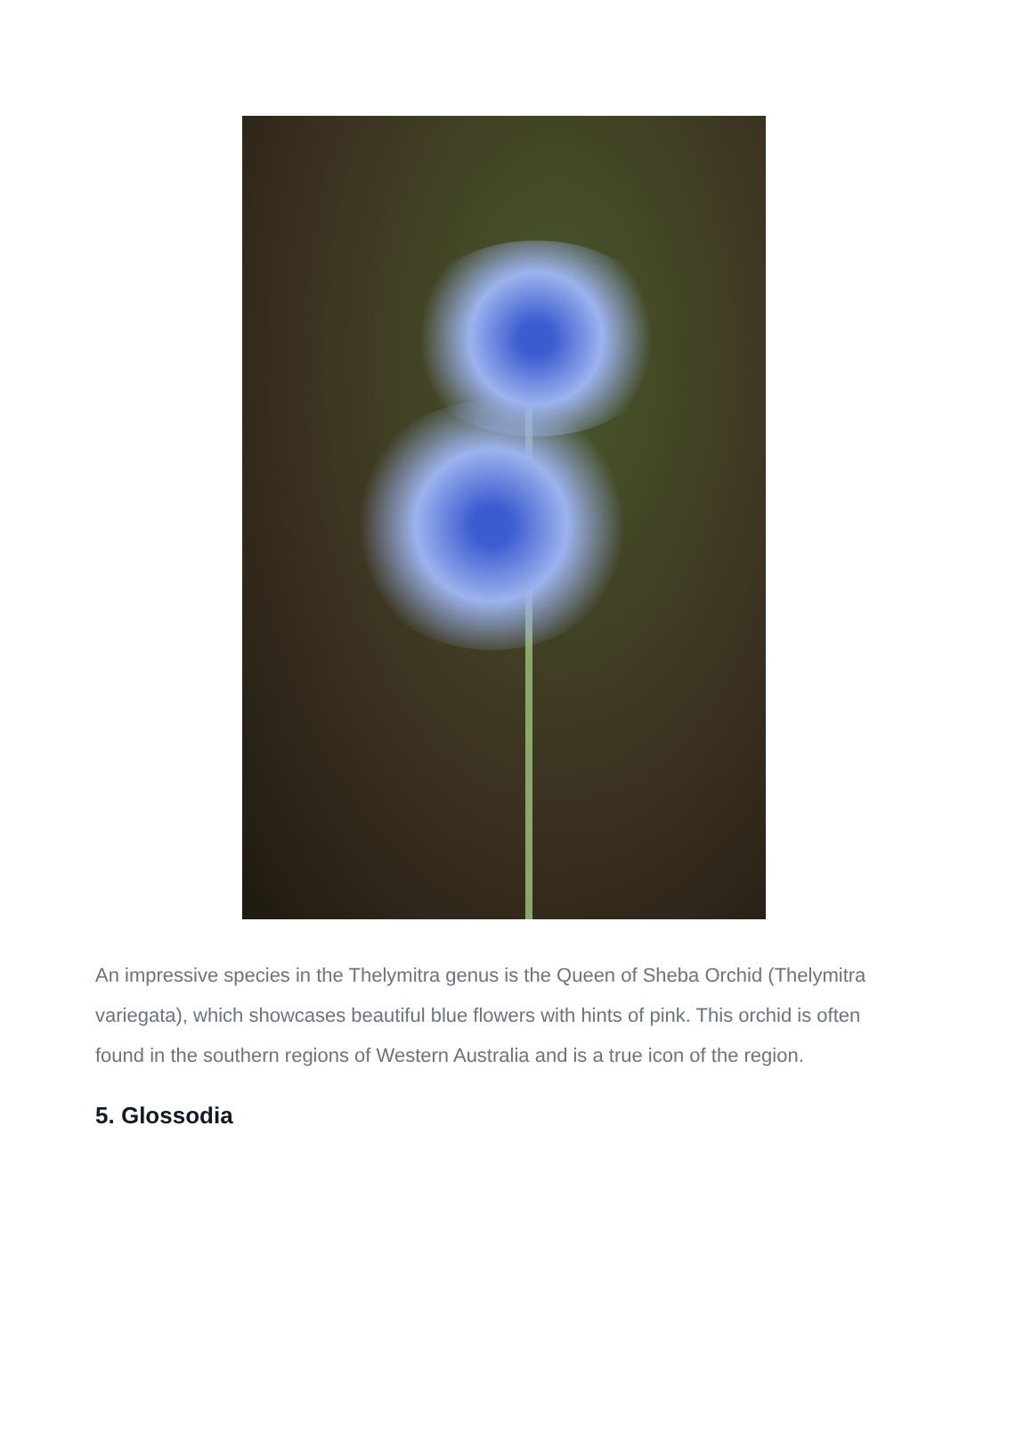An impressive species in the Thelymitra genus is the Queen of Sheba Orchid (Thelymitra variegata), which showcases beautiful blue flowers with hints of pink. This orchid is often found in the southern regions of Western Australia and is a true icon of the region.
5. Glossodia